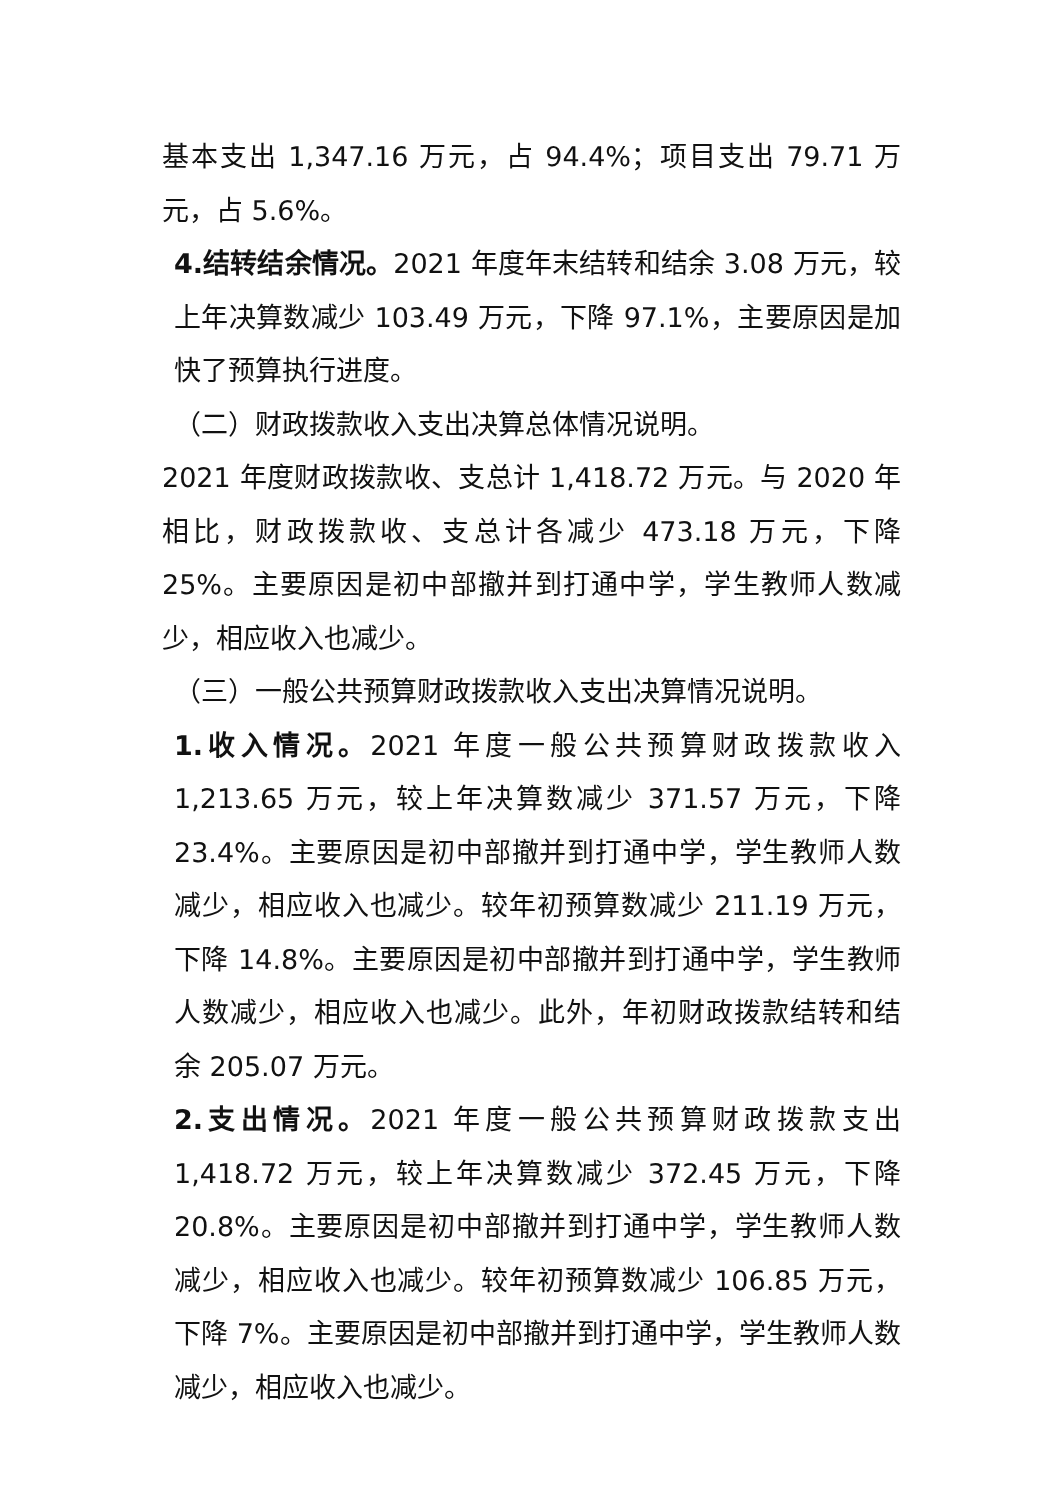基本支出 1,347.16 万元，占 94.4%；项目支出 79.71 万元，占 5.6%。
4.结转结余情况。2021 年度年末结转和结余 3.08 万元，较上年决算数减少 103.49 万元，下降 97.1%，主要原因是加快了预算执行进度。
（二）财政拨款收入支出决算总体情况说明。
2021 年度财政拨款收、支总计 1,418.72 万元。与 2020 年相比，财政拨款收、支总计各减少 473.18 万元，下降 25%。主要原因是初中部撤并到打通中学，学生教师人数减少，相应收入也减少。
（三）一般公共预算财政拨款收入支出决算情况说明。
1.收入情况。2021 年度一般公共预算财政拨款收入 1,213.65 万元，较上年决算数减少 371.57 万元，下降 23.4%。主要原因是初中部撤并到打通中学，学生教师人数减少，相应收入也减少。较年初预算数减少 211.19 万元，下降 14.8%。主要原因是初中部撤并到打通中学，学生教师人数减少，相应收入也减少。此外，年初财政拨款结转和结余 205.07 万元。
2.支出情况。2021 年度一般公共预算财政拨款支出 1,418.72 万元，较上年决算数减少 372.45 万元，下降 20.8%。主要原因是初中部撤并到打通中学，学生教师人数减少，相应收入也减少。较年初预算数减少 106.85 万元，下降 7%。主要原因是初中部撤并到打通中学，学生教师人数减少，相应收入也减少。